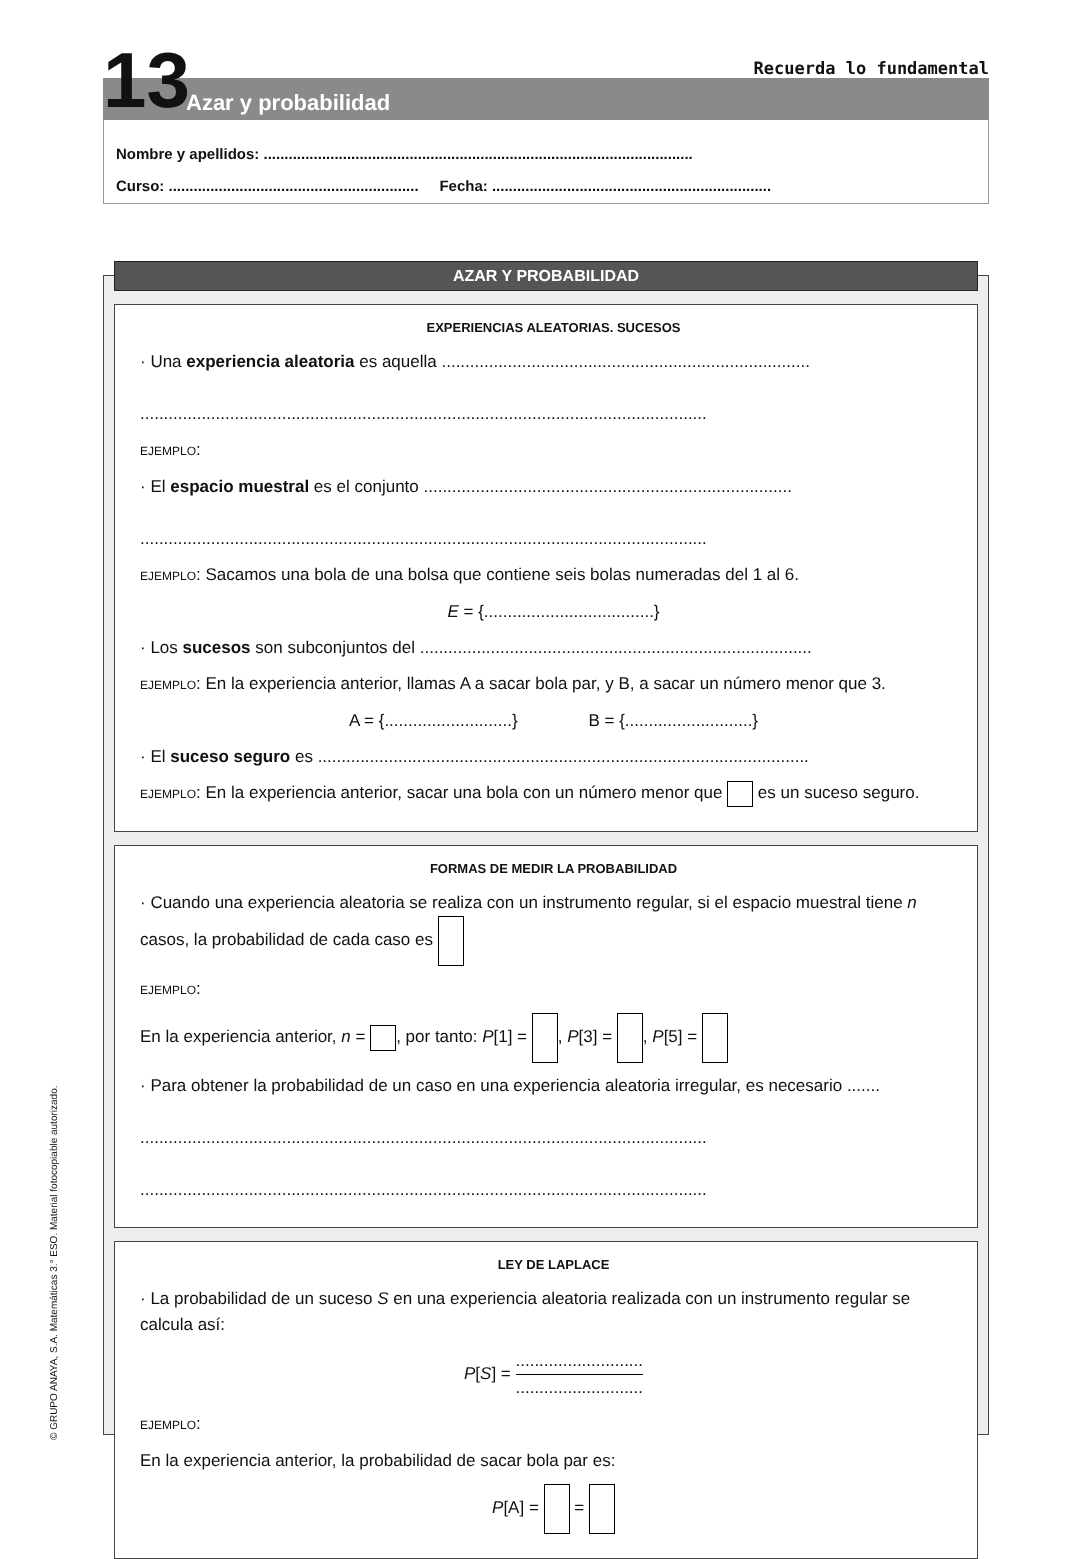13 Recuerda lo fundamental
Azar y probabilidad
Nombre y apellidos: .......................................................................................................
Curso: ............................................................ Fecha: ...................................................................
© GRUPO ANAYA, S.A. Matemáticas 3.° ESO. Material fotocopiable autorizado.
AZAR Y PROBABILIDAD
EXPERIENCIAS ALEATORIAS. SUCESOS
· Una experiencia aleatoria es aquella ..............................................................................
........................................................................................................................
EJEMPLO:
· El espacio muestral es el conjunto ..............................................................................
........................................................................................................................
EJEMPLO: Sacamos una bola de una bolsa que contiene seis bolas numeradas del 1 al 6.
E = {....................................}
· Los sucesos son subconjuntos del ...................................................................................
EJEMPLO: En la experiencia anterior, llamas A a sacar bola par, y B, a sacar un número menor que 3.
A = {...........................} B = {...........................}
· El suceso seguro es ........................................................................................................
EJEMPLO: En la experiencia anterior, sacar una bola con un número menor que es un suceso seguro.
FORMAS DE MEDIR LA PROBABILIDAD
· Cuando una experiencia aleatoria se realiza con un instrumento regular, si el espacio muestral tiene n casos, la probabilidad de cada caso es
EJEMPLO:
En la experiencia anterior, n = , por tanto: P[1] = , P[3] = , P[5] =
· Para obtener la probabilidad de un caso en una experiencia aleatoria irregular, es necesario .......
........................................................................................................................
........................................................................................................................
LEY DE LAPLACE
· La probabilidad de un suceso S en una experiencia aleatoria realizada con un instrumento regular se calcula así:
P[S] = ......................................................
EJEMPLO:
En la experiencia anterior, la probabilidad de sacar bola par es:
P[A] = =